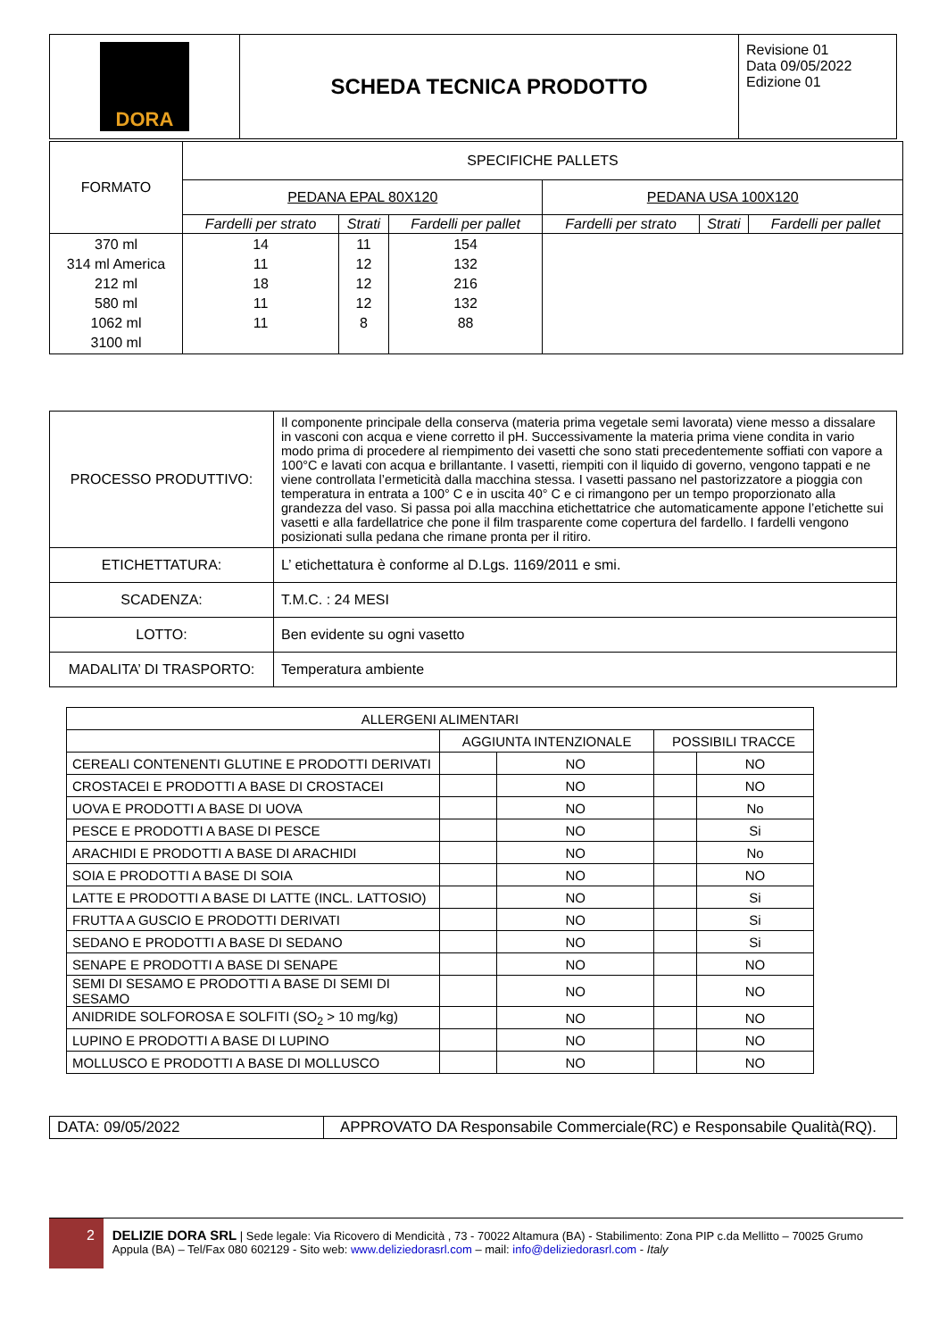| DORA | SCHEDA TECNICA PRODOTTO | Revisione 01 Data 09/05/2022 Edizione 01 |
| FORMATO | SPECIFICHE PALLETS | | | | | |
| | PEDANA EPAL 80X120 | | | PEDANA USA 100X120 | | |
| | Fardelli per strato | Strati | Fardelli per pallet | Fardelli per strato | Strati | Fardelli per pallet |
| 370 ml 314 ml America 212 ml 580 ml 1062 ml 3100 ml | 14 11 18 11 11 | 11 12 12 12 8 | 154 132 216 132 88 | | | |
| PROCESSO PRODUTTIVO: | Il componente principale della conserva (materia prima vegetale semi lavorata) viene messo a dissalare in vasconi con acqua e viene corretto il pH. Successivamente la materia prima viene condita in vario modo prima di procedere al riempimento dei vasetti che sono stati precedentemente soffiati con vapore a 100°C e lavati con acqua e brillantante. I vasetti, riempiti con il liquido di governo, vengono tappati e ne viene controllata l’ermeticità dalla macchina stessa. I vasetti passano nel pastorizzatore a pioggia con temperatura in entrata a 100° C e in uscita 40° C e ci rimangono per un tempo proporzionato alla grandezza del vaso. Si passa poi alla macchina etichettatrice che automaticamente appone l’etichette sui vasetti e alla fardellatrice che pone il film trasparente come copertura del fardello. I fardelli vengono posizionati sulla pedana che rimane pronta per il ritiro. |
| ETICHETTATURA: | L’ etichettatura è conforme al D.Lgs. 1169/2011 e smi. |
| SCADENZA: | T.M.C. : 24 MESI |
| LOTTO: | Ben evidente su ogni vasetto |
| MADALITA’ DI TRASPORTO: | Temperatura ambiente |
| ALLERGENI ALIMENTARI | | | | |
| | AGGIUNTA INTENZIONALE | | POSSIBILI TRACCE | |
| CEREALI CONTENENTI GLUTINE E PRODOTTI DERIVATI | | NO | | NO |
| CROSTACEI E PRODOTTI A BASE DI CROSTACEI | | NO | | NO |
| UOVA E PRODOTTI A BASE DI UOVA | | NO | | No |
| PESCE E PRODOTTI A BASE DI PESCE | | NO | | Si |
| ARACHIDI E PRODOTTI A BASE DI ARACHIDI | | NO | | No |
| SOIA E PRODOTTI A BASE DI SOIA | | NO | | NO |
| LATTE E PRODOTTI A BASE DI LATTE (INCL. LATTOSIO) | | NO | | Si |
| FRUTTA A GUSCIO E PRODOTTI DERIVATI | | NO | | Si |
| SEDANO E PRODOTTI A BASE DI SEDANO | | NO | | Si |
| SENAPE E PRODOTTI A BASE DI SENAPE | | NO | | NO |
| SEMI DI SESAMO E PRODOTTI A BASE DI SEMI DI SESAMO | | NO | | NO |
| ANIDRIDE SOLFOROSA E SOLFITI (SO<sub>2</sub> > 10 mg/kg) | | NO | | NO |
| LUPINO E PRODOTTI A BASE DI LUPINO | | NO | | NO |
| MOLLUSCO E PRODOTTI A BASE DI MOLLUSCO | | NO | | NO |
| DATA: 09/05/2022 | APPROVATO DA Responsabile Commerciale(RC) e Responsabile Qualità(RQ). |
2
DELIZIE DORA SRL | Sede legale: Via Ricovero di Mendicità , 73 - 70022 Altamura (BA) - Stabilimento: Zona PIP c.da Mellitto – 70025 Grumo Appula (BA) – Tel/Fax 080 602129 - Sito web: www.deliziedorasrl.com – mail: info@deliziedorasrl.com - Italy